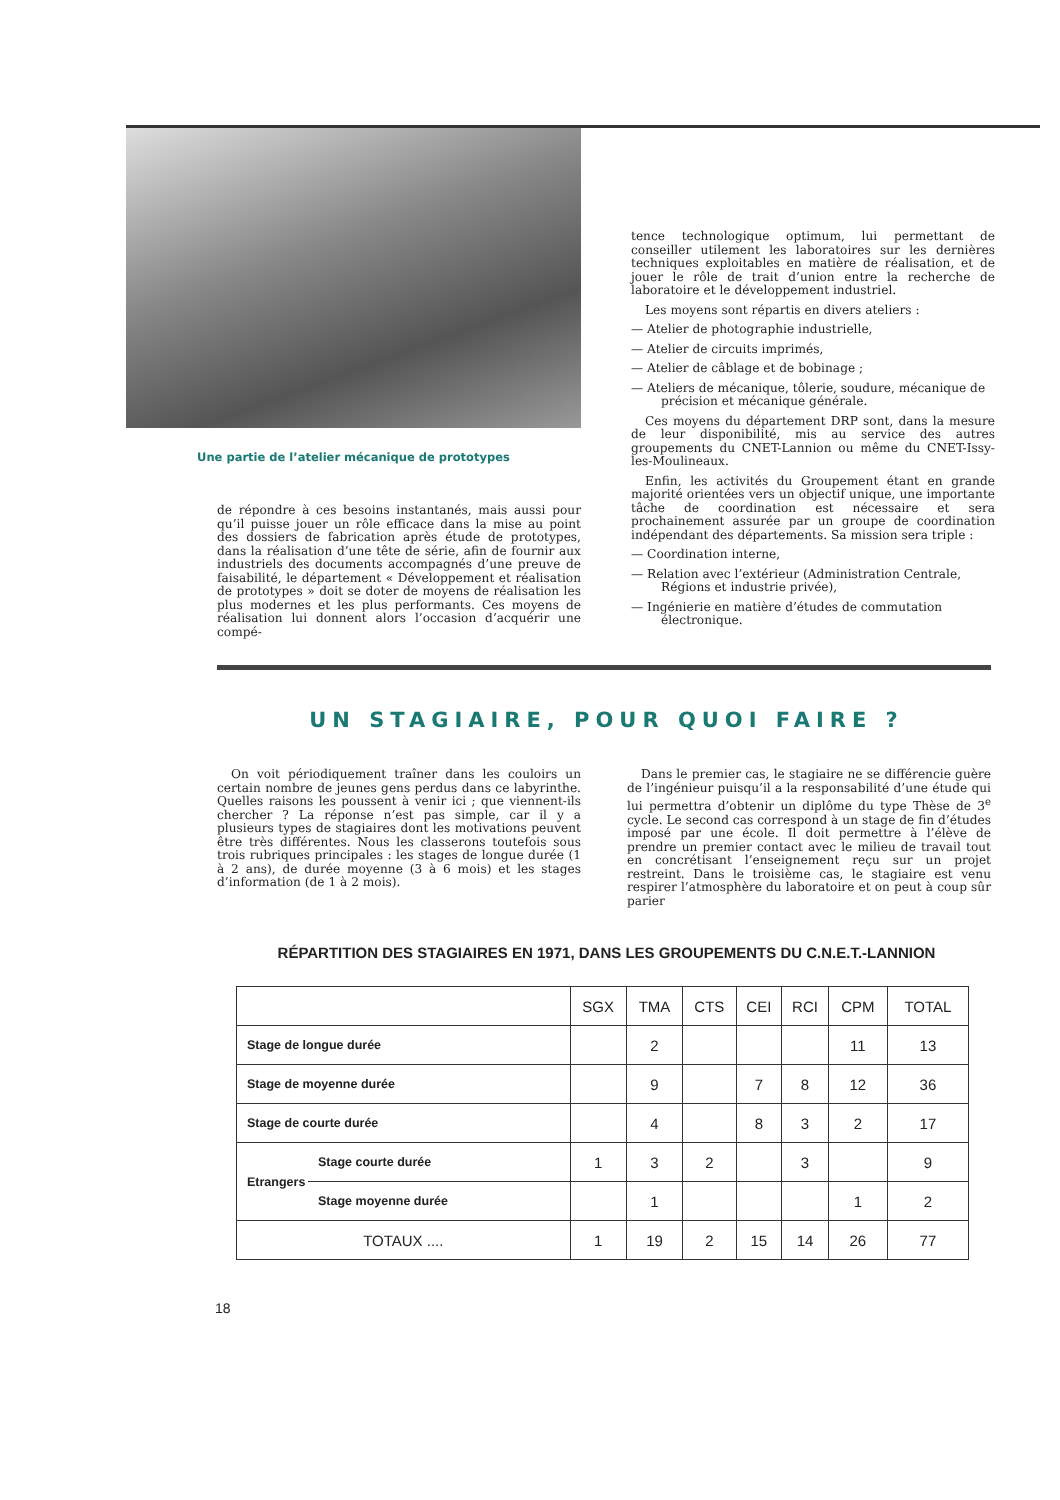Une partie de l’atelier mécanique de prototypes
de répondre à ces besoins instantanés, mais aussi pour qu’il puisse jouer un rôle efficace dans la mise au point des dossiers de fabrication après étude de prototypes, dans la réalisation d’une tête de série, afin de fournir aux industriels des documents accompagnés d’une preuve de faisabilité, le département « Développement et réalisation de prototypes » doit se doter de moyens de réalisation les plus modernes et les plus performants. Ces moyens de réalisation lui donnent alors l’occasion d’acquérir une compé-
tence technologique optimum, lui permettant de conseiller utilement les laboratoires sur les dernières techniques exploitables en matière de réalisation, et de jouer le rôle de trait d’union entre la recherche de laboratoire et le développement industriel.
Les moyens sont répartis en divers ateliers :
— Atelier de photographie industrielle,
— Atelier de circuits imprimés,
— Atelier de câblage et de bobinage ;
— Ateliers de mécanique, tôlerie, soudure, mécanique de précision et mécanique générale.
Ces moyens du département DRP sont, dans la mesure de leur disponibilité, mis au service des autres groupements du CNET-Lannion ou même du CNET-Issy-les-Moulineaux.
Enfin, les activités du Groupement étant en grande majorité orientées vers un objectif unique, une importante tâche de coordination est nécessaire et sera prochainement assurée par un groupe de coordination indépendant des départements. Sa mission sera triple :
— Coordination interne,
— Relation avec l’extérieur (Administration Centrale, Régions et industrie privée),
— Ingénierie en matière d’études de commutation électronique.
UN STAGIAIRE, POUR QUOI FAIRE ?
On voit périodiquement traîner dans les couloirs un certain nombre de jeunes gens perdus dans ce labyrinthe. Quelles raisons les poussent à venir ici ; que viennent-ils chercher ? La réponse n’est pas simple, car il y a plusieurs types de stagiaires dont les motivations peuvent être très différentes. Nous les classerons toutefois sous trois rubriques principales : les stages de longue durée (1 à 2 ans), de durée moyenne (3 à 6 mois) et les stages d’information (de 1 à 2 mois).
Dans le premier cas, le stagiaire ne se différencie guère de l’ingénieur puisqu’il a la responsabilité d’une étude qui lui permettra d’obtenir un diplôme du type Thèse de 3<sup>e</sup> cycle. Le second cas correspond à un stage de fin d’études imposé par une école. Il doit permettre à l’élève de prendre un premier contact avec le milieu de travail tout en concrétisant l’enseignement reçu sur un projet restreint. Dans le troisième cas, le stagiaire est venu respirer l’atmosphère du laboratoire et on peut à coup sûr parier
RÉPARTITION DES STAGIAIRES EN 1971, DANS LES GROUPEMENTS DU C.N.E.T.-LANNION
| | | SGX | TMA | CTS | CEI | RCI | CPM | TOTAL |
| --- | --- | --- | --- | --- | --- | --- | --- | --- |
| Stage de longue durée | | | 2 | | | | 11 | 13 |
| Stage de moyenne durée | | | 9 | | 7 | 8 | 12 | 36 |
| Stage de courte durée | | | 4 | | 8 | 3 | 2 | 17 |
| Etrangers | Stage courte durée | 1 | 3 | 2 | | 3 | | 9 |
| | Stage moyenne durée | | 1 | | | | 1 | 2 |
| TOTAUX .... | | 1 | 19 | 2 | 15 | 14 | 26 | 77 |
18